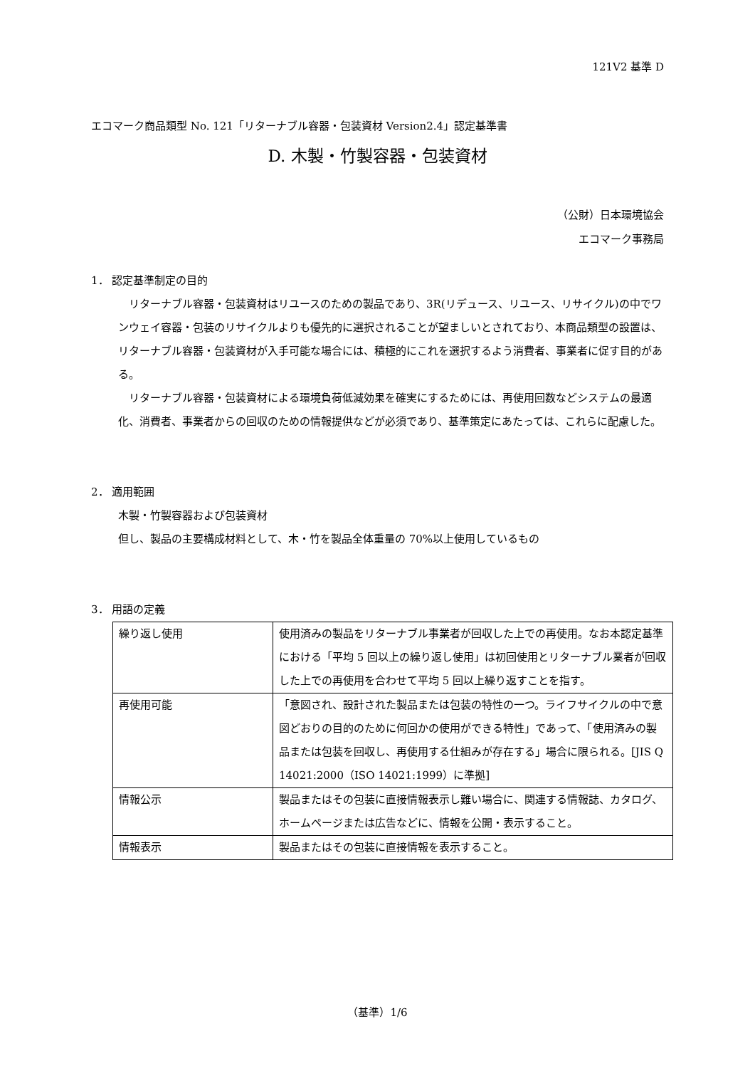121V2 基準 D
エコマーク商品類型 No. 121「リターナブル容器・包装資材 Version2.4」認定基準書
D. 木製・竹製容器・包装資材
（公財）日本環境協会
エコマーク事務局
1． 認定基準制定の目的
リターナブル容器・包装資材はリユースのための製品であり、3R(リデュース、リユース、リサイクル)の中でワンウェイ容器・包装のリサイクルよりも優先的に選択されることが望ましいとされており、本商品類型の設置は、リターナブル容器・包装資材が入手可能な場合には、積極的にこれを選択するよう消費者、事業者に促す目的がある。
リターナブル容器・包装資材による環境負荷低減効果を確実にするためには、再使用回数などシステムの最適化、消費者、事業者からの回収のための情報提供などが必須であり、基準策定にあたっては、これらに配慮した。
2． 適用範囲
木製・竹製容器および包装資材
但し、製品の主要構成材料として、木・竹を製品全体重量の 70%以上使用しているもの
3． 用語の定義
| 繰り返し使用 | 使用済みの製品をリターナブル事業者が回収した上での再使用。なお本認定基準における「平均 5 回以上の繰り返し使用」は初回使用とリターナブル業者が回収した上での再使用を合わせて平均 5 回以上繰り返すことを指す。 |
| 再使用可能 | 「意図され、設計された製品または包装の特性の一つ。ライフサイクルの中で意図どおりの目的のために何回かの使用ができる特性」であって、「使用済みの製品または包装を回収し、再使用する仕組みが存在する」場合に限られる。[JIS Q 14021:2000（ISO 14021:1999）に準拠] |
| 情報公示 | 製品またはその包装に直接情報表示し難い場合に、関連する情報誌、カタログ、ホームページまたは広告などに、情報を公開・表示すること。 |
| 情報表示 | 製品またはその包装に直接情報を表示すること。 |
（基準）1/6